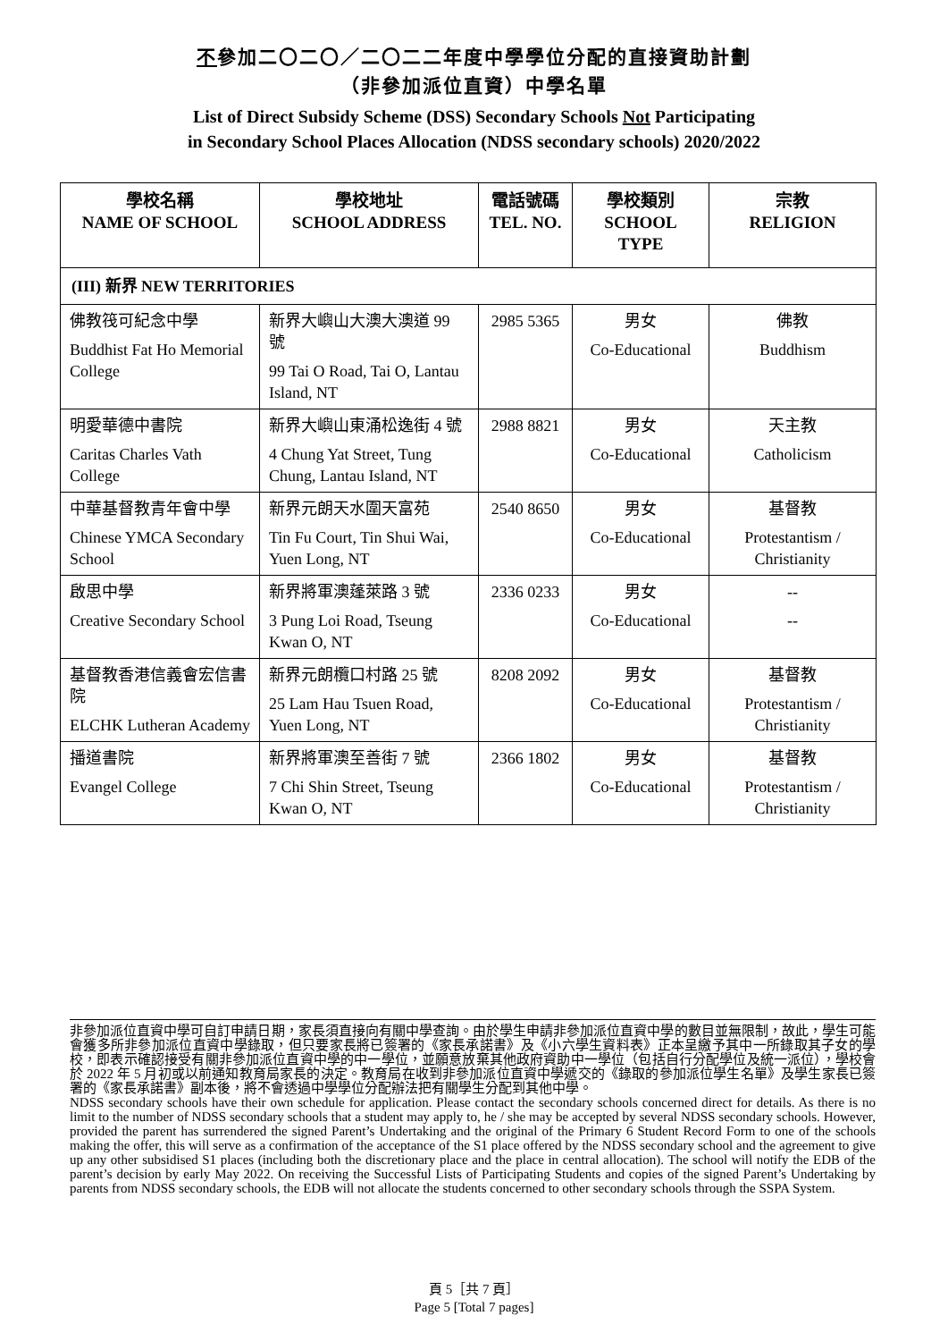不參加二〇二〇／二〇二二年度中學學位分配的直接資助計劃
（非參加派位直資）中學名單
List of Direct Subsidy Scheme (DSS) Secondary Schools Not Participating
in Secondary School Places Allocation (NDSS secondary schools) 2020/2022
| 學校名稱 NAME OF SCHOOL | 學校地址 SCHOOL ADDRESS | 電話號碼 TEL. NO. | 學校類別 SCHOOL TYPE | 宗教 RELIGION |
| --- | --- | --- | --- | --- |
| (III) 新界 NEW TERRITORIES | | | | |
| 佛教筏可紀念中學 Buddhist Fat Ho Memorial College | 新界大嶼山大澳大澳道 99 號 99 Tai O Road, Tai O, Lantau Island, NT | 2985 5365 | 男女 Co-Educational | 佛教 Buddhism |
| 明愛華德中書院 Caritas Charles Vath College | 新界大嶼山東涌松逸街 4 號 4 Chung Yat Street, Tung Chung, Lantau Island, NT | 2988 8821 | 男女 Co-Educational | 天主教 Catholicism |
| 中華基督教青年會中學 Chinese YMCA Secondary School | 新界元朗天水圍天富苑 Tin Fu Court, Tin Shui Wai, Yuen Long, NT | 2540 8650 | 男女 Co-Educational | 基督教 Protestantism / Christianity |
| 啟思中學 Creative Secondary School | 新界將軍澳蓬萊路 3 號 3 Pung Loi Road, Tseung Kwan O, NT | 2336 0233 | 男女 Co-Educational | -- -- |
| 基督教香港信義會宏信書院 ELCHK Lutheran Academy | 新界元朗欖口村路 25 號 25 Lam Hau Tsuen Road, Yuen Long, NT | 8208 2092 | 男女 Co-Educational | 基督教 Protestantism / Christianity |
| 播道書院 Evangel College | 新界將軍澳至善街 7 號 7 Chi Shin Street, Tseung Kwan O, NT | 2366 1802 | 男女 Co-Educational | 基督教 Protestantism / Christianity |
非參加派位直資中學可自訂申請日期，家長須直接向有關中學查詢。由於學生申請非參加派位直資中學的數目並無限制，故此，學生可能會獲多所非參加派位直資中學錄取，但只要家長將已簽署的《家長承諾書》及《小六學生資料表》正本呈繳予其中一所錄取其子女的學校，即表示確認接受有關非參加派位直資中學的中一學位，並願意放棄其他政府資助中一學位（包括自行分配學位及統一派位），學校會於 2022 年 5 月初或以前通知教育局家長的決定。教育局在收到非參加派位直資中學遞交的《錄取的參加派位學生名單》及學生家長已簽署的《家長承諾書》副本後，將不會透過中學學位分配辦法把有關學生分配到其他中學。
NDSS secondary schools have their own schedule for application. Please contact the secondary schools concerned direct for details. As there is no limit to the number of NDSS secondary schools that a student may apply to, he / she may be accepted by several NDSS secondary schools. However, provided the parent has surrendered the signed Parent’s Undertaking and the original of the Primary 6 Student Record Form to one of the schools making the offer, this will serve as a confirmation of the acceptance of the S1 place offered by the NDSS secondary school and the agreement to give up any other subsidised S1 places (including both the discretionary place and the place in central allocation). The school will notify the EDB of the parent’s decision by early May 2022. On receiving the Successful Lists of Participating Students and copies of the signed Parent’s Undertaking by parents from NDSS secondary schools, the EDB will not allocate the students concerned to other secondary schools through the SSPA System.
頁 5［共 7 頁］
Page 5 [Total 7 pages]